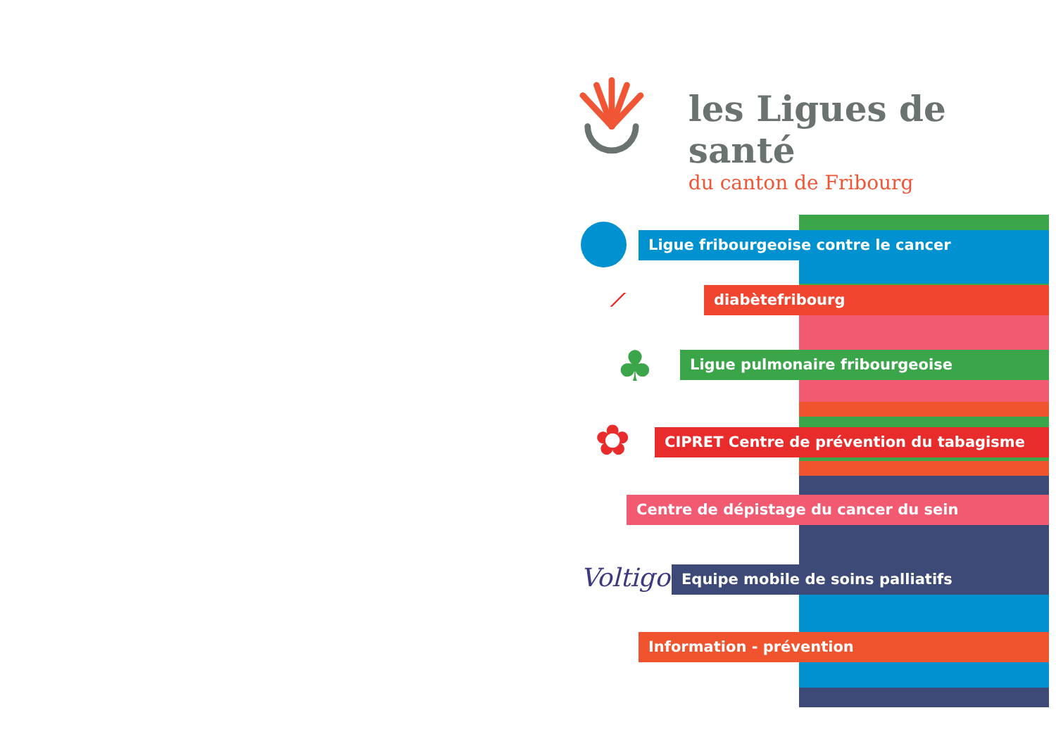les Ligues de santé
du canton de Fribourg
Ligue fribourgeoise contre le cancer
⟋ diabètefribourg
♣ Ligue pulmonaire fribourgeoise
✿
CIPRET Centre de prévention du tabagisme
Centre de dépistage du cancer du sein
Voltigo
Equipe mobile de soins palliatifs
Information - prévention